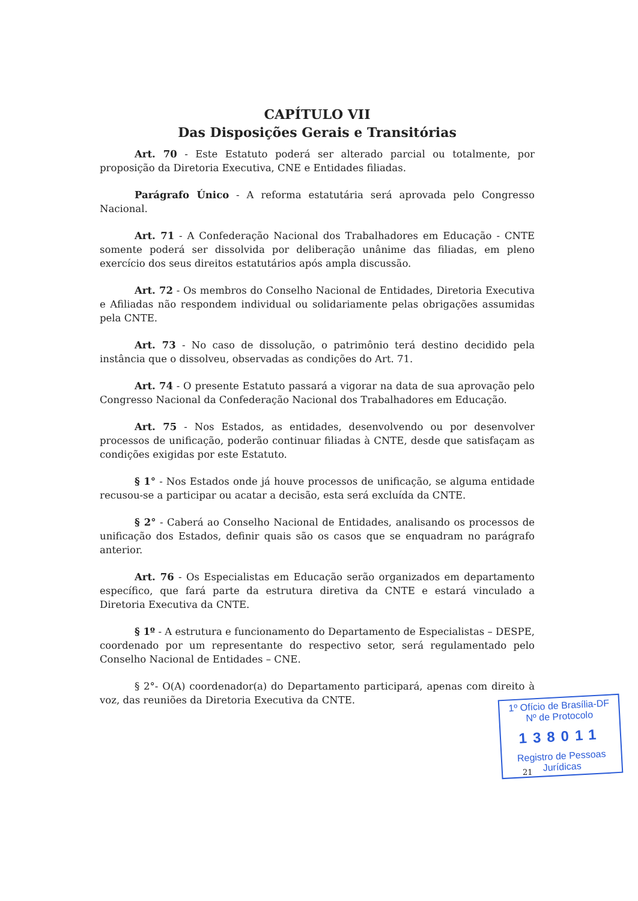CAPÍTULO VII
Das Disposições Gerais e Transitórias
Art. 70 - Este Estatuto poderá ser alterado parcial ou totalmente, por proposição da Diretoria Executiva, CNE e Entidades filiadas.
Parágrafo Único - A reforma estatutária será aprovada pelo Congresso Nacional.
Art. 71 - A Confederação Nacional dos Trabalhadores em Educação - CNTE somente poderá ser dissolvida por deliberação unânime das filiadas, em pleno exercício dos seus direitos estatutários após ampla discussão.
Art. 72 - Os membros do Conselho Nacional de Entidades, Diretoria Executiva e Afiliadas não respondem individual ou solidariamente pelas obrigações assumidas pela CNTE.
Art. 73 - No caso de dissolução, o patrimônio terá destino decidido pela instância que o dissolveu, observadas as condições do Art. 71.
Art. 74 - O presente Estatuto passará a vigorar na data de sua aprovação pelo Congresso Nacional da Confederação Nacional dos Trabalhadores em Educação.
Art. 75 - Nos Estados, as entidades, desenvolvendo ou por desenvolver processos de unificação, poderão continuar filiadas à CNTE, desde que satisfaçam as condições exigidas por este Estatuto.
§ 1° - Nos Estados onde já houve processos de unificação, se alguma entidade recusou-se a participar ou acatar a decisão, esta será excluída da CNTE.
§ 2° - Caberá ao Conselho Nacional de Entidades, analisando os processos de unificação dos Estados, definir quais são os casos que se enquadram no parágrafo anterior.
Art. 76 - Os Especialistas em Educação serão organizados em departamento específico, que fará parte da estrutura diretiva da CNTE e estará vinculado a Diretoria Executiva da CNTE.
§ 1º - A estrutura e funcionamento do Departamento de Especialistas – DESPE, coordenado por um representante do respectivo setor, será regulamentado pelo Conselho Nacional de Entidades – CNE.
§ 2°- O(A) coordenador(a) do Departamento participará, apenas com direito à voz, das reuniões da Diretoria Executiva da CNTE.
1º Ofício de Brasília-DF
Nº de Protocolo
138011
Registro de Pessoas Jurídicas
21